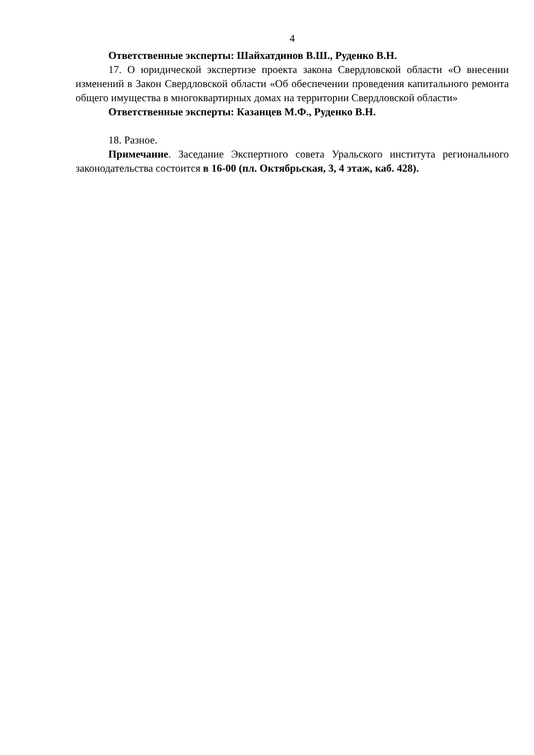4
Ответственные эксперты: Шайхатдинов В.Ш., Руденко В.Н.
17. О юридической экспертизе проекта закона Свердловской области «О внесении изменений в Закон Свердловской области «Об обеспечении проведения капитального ремонта общего имущества в многоквартирных домах на территории Свердловской области»
Ответственные эксперты: Казанцев М.Ф., Руденко В.Н.
18. Разное.
Примечание. Заседание Экспертного совета Уральского института регионального законодательства состоится в 16-00 (пл. Октябрьская, 3, 4 этаж, каб. 428).